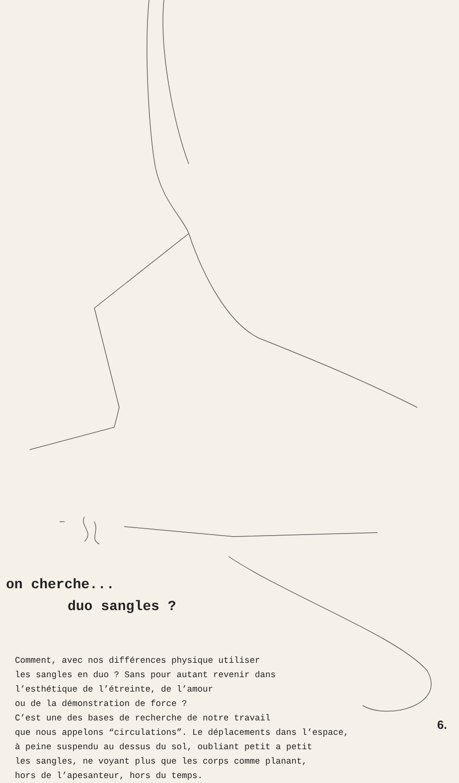on cherche...
duo sangles ?
Comment, avec nos différences physique utiliser
les sangles en duo ? Sans pour autant revenir dans
l’esthétique de l’étreinte, de l’amour
ou de la démonstration de force ?
C’est une des bases de recherche de notre travail
que nous appelons “circulations”. Le déplacements dans l’espace,
à peine suspendu au dessus du sol, oubliant petit a petit
les sangles, ne voyant plus que les corps comme planant,
hors de l’apesanteur, hors du temps.
6.